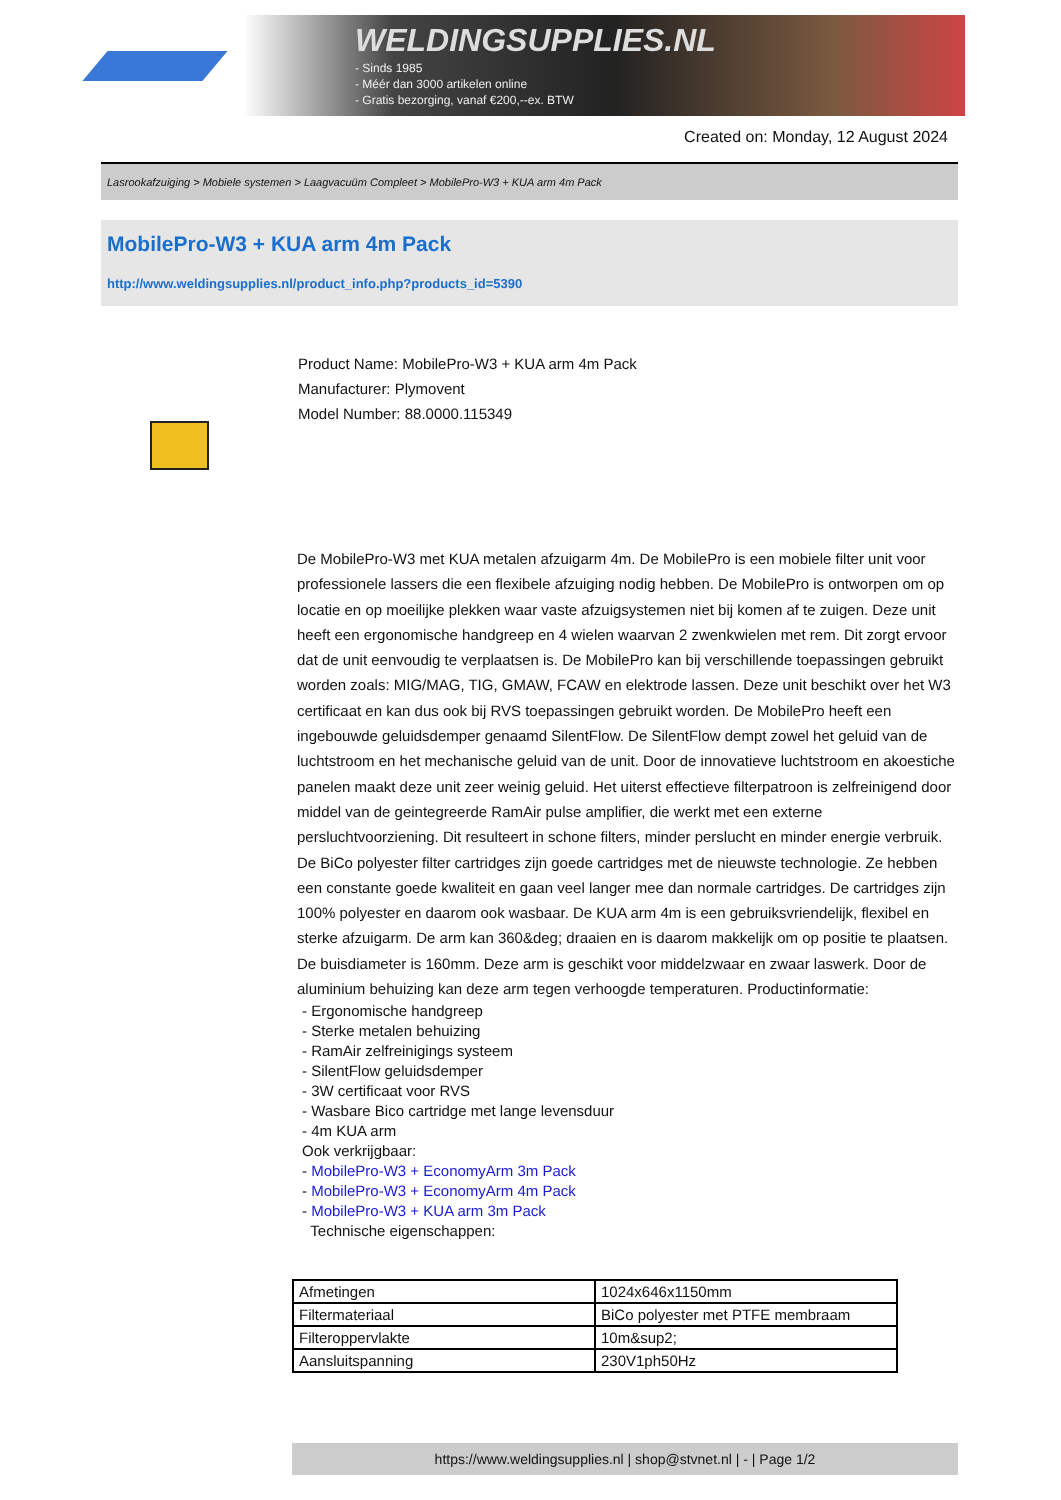WELDINGSUPPLIES.NL
- Sinds 1985
- Méér dan 3000 artikelen online
- Gratis bezorging, vanaf €200,--ex. BTW
Created on: Monday, 12 August 2024
Lasrookafzuiging > Mobiele systemen > Laagvacuüm Compleet > MobilePro-W3 + KUA arm 4m Pack
MobilePro-W3 + KUA arm 4m Pack
http://www.weldingsupplies.nl/product_info.php?products_id=5390
Product Name: MobilePro-W3 + KUA arm 4m Pack
Manufacturer: Plymovent
Model Number: 88.0000.115349
De MobilePro-W3 met KUA metalen afzuigarm 4m. De MobilePro is een mobiele filter unit voor professionele lassers die een flexibele afzuiging nodig hebben. De MobilePro is ontworpen om op locatie en op moeilijke plekken waar vaste afzuigsystemen niet bij komen af te zuigen. Deze unit heeft een ergonomische handgreep en 4 wielen waarvan 2 zwenkwielen met rem. Dit zorgt ervoor dat de unit eenvoudig te verplaatsen is. De MobilePro kan bij verschillende toepassingen gebruikt worden zoals: MIG/MAG, TIG, GMAW, FCAW en elektrode lassen. Deze unit beschikt over het W3 certificaat en kan dus ook bij RVS toepassingen gebruikt worden. De MobilePro heeft een ingebouwde geluidsdemper genaamd SilentFlow. De SilentFlow dempt zowel het geluid van de luchtstroom en het mechanische geluid van de unit. Door de innovatieve luchtstroom en akoestiche panelen maakt deze unit zeer weinig geluid. Het uiterst effectieve filterpatroon is zelfreinigend door middel van de geintegreerde RamAir pulse amplifier, die werkt met een externe persluchtvoorziening. Dit resulteert in schone filters, minder perslucht en minder energie verbruik. De BiCo polyester filter cartridges zijn goede cartridges met de nieuwste technologie. Ze hebben een constante goede kwaliteit en gaan veel langer mee dan normale cartridges. De cartridges zijn 100% polyester en daarom ook wasbaar. De KUA arm 4m is een gebruiksvriendelijk, flexibel en sterke afzuigarm. De arm kan 360&deg; draaien en is daarom makkelijk om op positie te plaatsen. De buisdiameter is 160mm. Deze arm is geschikt voor middelzwaar en zwaar laswerk. Door de aluminium behuizing kan deze arm tegen verhoogde temperaturen. Productinformatie:
- Ergonomische handgreep
- Sterke metalen behuizing
- RamAir zelfreinigings systeem
- SilentFlow geluidsdemper
- 3W certificaat voor RVS
- Wasbare Bico cartridge met lange levensduur
- 4m KUA arm
Ook verkrijgbaar:
- MobilePro-W3 + EconomyArm 3m Pack
- MobilePro-W3 + EconomyArm 4m Pack
- MobilePro-W3 + KUA arm 3m Pack
Technische eigenschappen:
| Afmetingen | 1024x646x1150mm |
| Filtermateriaal | BiCo polyester met PTFE membraam |
| Filteroppervlakte | 10m&sup2; |
| Aansluitspanning | 230V1ph50Hz |
https://www.weldingsupplies.nl | shop@stvnet.nl | - | Page 1/2